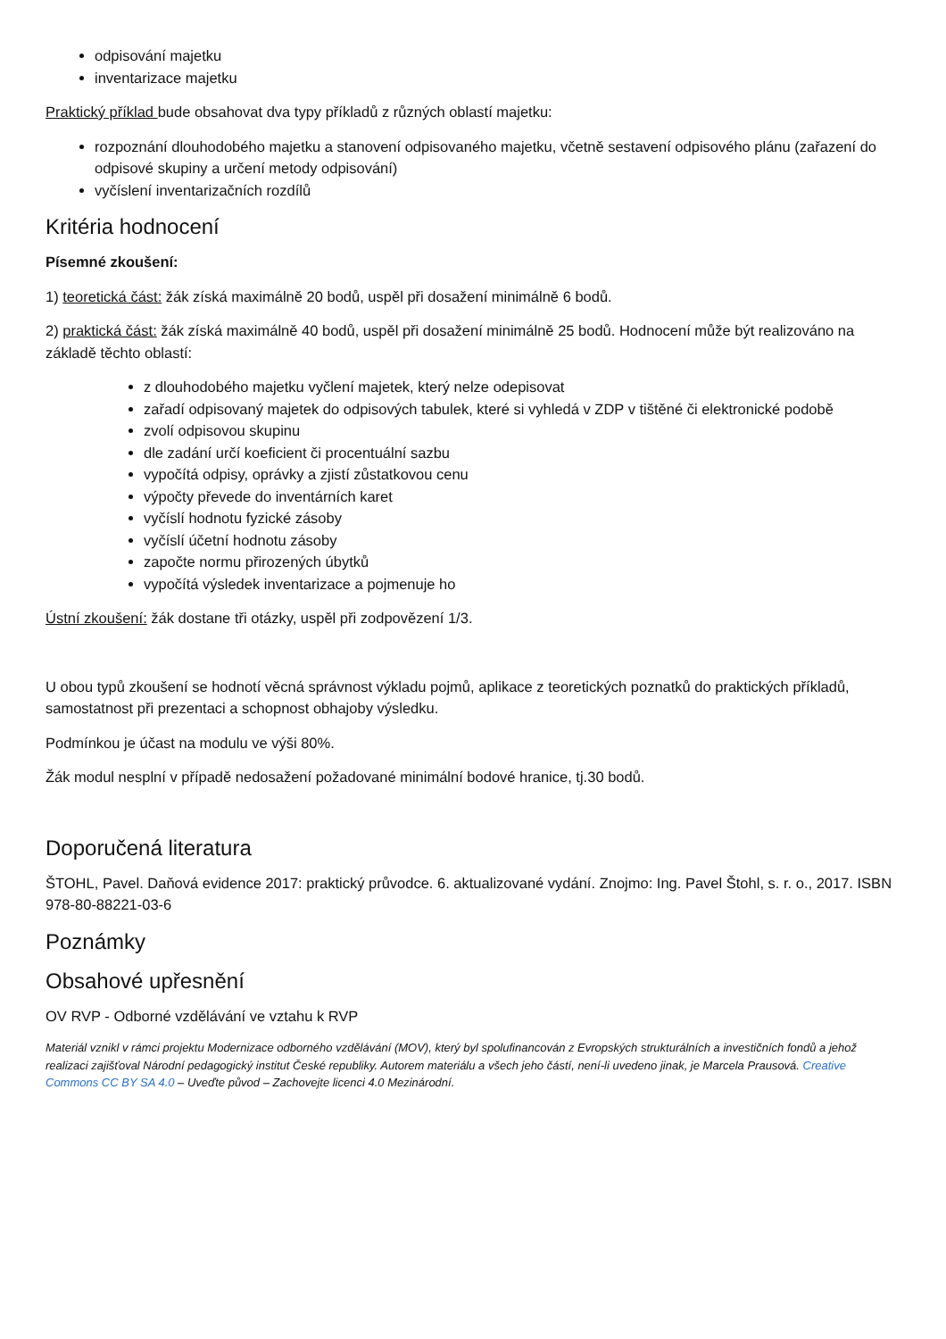odpisování majetku
inventarizace majetku
Praktický příklad bude obsahovat dva typy příkladů z různých oblastí majetku:
rozpoznání dlouhodobého majetku a stanovení odpisovaného majetku, včetně sestavení odpisového plánu (zařazení do odpisové skupiny a určení metody odpisování)
vyčíslení inventarizačních rozdílů
Kritéria hodnocení
Písemné zkoušení:
1) teoretická část: žák získá maximálně 20 bodů, uspěl při dosažení minimálně 6 bodů.
2) praktická část: žák získá maximálně 40 bodů, uspěl při dosažení minimálně 25 bodů. Hodnocení může být realizováno na základě těchto oblastí:
z dlouhodobého majetku vyčlení majetek, který nelze odepisovat
zařadí odpisovaný majetek do odpisových tabulek, které si vyhledá v ZDP v tištěné či elektronické podobě
zvolí odpisovou skupinu
dle zadání určí koeficient či procentuální sazbu
vypočítá odpisy, oprávky a zjistí zůstatkovou cenu
výpočty převede do inventárních karet
vyčíslí hodnotu fyzické zásoby
vyčíslí účetní hodnotu zásoby
započte normu přirozených úbytků
vypočítá výsledek inventarizace a pojmenuje ho
Ústní zkoušení: žák dostane tři otázky, uspěl při zodpovězení 1/3.
U obou typů zkoušení se hodnotí věcná správnost výkladu pojmů, aplikace z teoretických poznatků do praktických příkladů, samostatnost při prezentaci a schopnost obhajoby výsledku.
Podmínkou je účast na modulu ve výši 80%.
Žák modul nesplní v případě nedosažení požadované minimální bodové hranice, tj.30 bodů.
Doporučená literatura
ŠTOHL, Pavel. Daňová evidence 2017: praktický průvodce. 6. aktualizované vydání. Znojmo: Ing. Pavel Štohl, s. r. o., 2017. ISBN 978-80-88221-03-6
Poznámky
Obsahové upřesnění
OV RVP - Odborné vzdělávání ve vztahu k RVP
Materiál vznikl v rámci projektu Modernizace odborného vzdělávání (MOV), který byl spolufinancován z Evropských strukturálních a investičních fondů a jehož realizaci zajišťoval Národní pedagogický institut České republiky. Autorem materiálu a všech jeho částí, není-li uvedeno jinak, je Marcela Prausová. Creative Commons CC BY SA 4.0 – Uveďte původ – Zachovejte licenci 4.0 Mezinárodní.